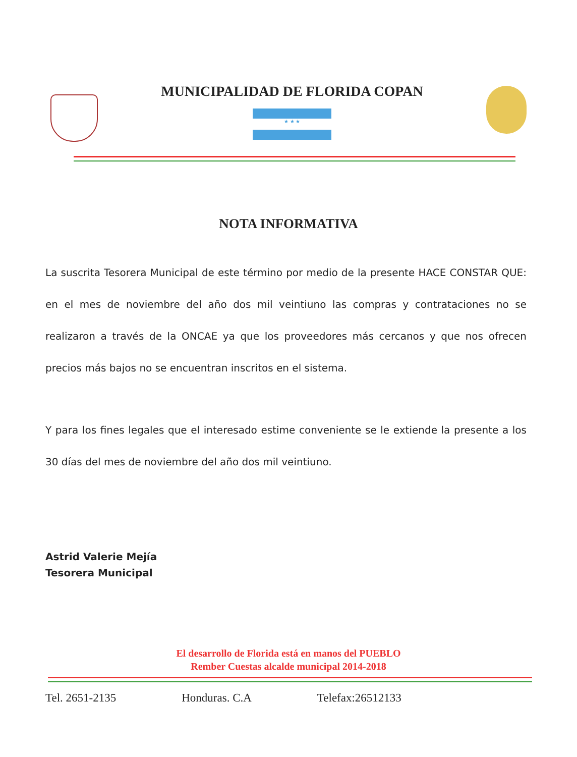MUNICIPALIDAD DE FLORIDA COPAN
★ ★ ★
NOTA INFORMATIVA
La suscrita Tesorera Municipal de este término por medio de la presente HACE CONSTAR QUE: en el mes de noviembre del año dos mil veintiuno las compras y contrataciones no se realizaron a través de la ONCAE ya que los proveedores más cercanos y que nos ofrecen precios más bajos no se encuentran inscritos en el sistema.
Y para los fines legales que el interesado estime conveniente se le extiende la presente a los 30 días del mes de noviembre del año dos mil veintiuno.
Astrid Valerie Mejía
Tesorera Municipal
El desarrollo de Florida está en manos del PUEBLO
Rember Cuestas alcalde municipal 2014-2018
Tel. 2651-2135 Honduras. C.A Telefax:26512133